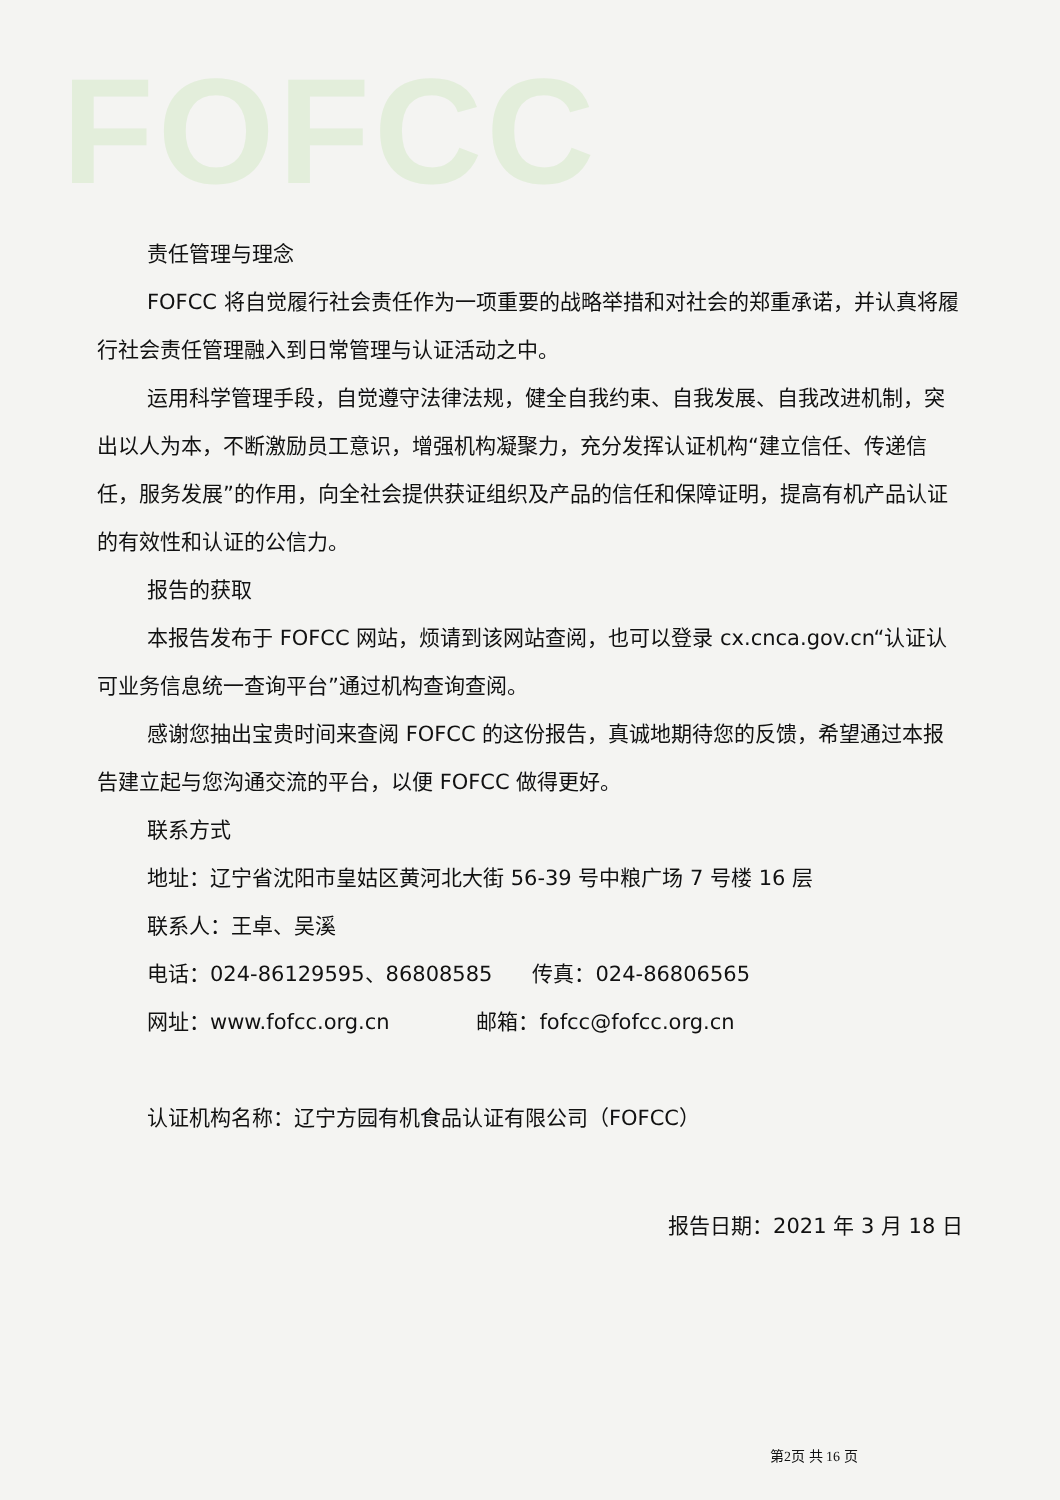FOFCC
责任管理与理念
FOFCC 将自觉履行社会责任作为一项重要的战略举措和对社会的郑重承诺，并认真将履行社会责任管理融入到日常管理与认证活动之中。
运用科学管理手段，自觉遵守法律法规，健全自我约束、自我发展、自我改进机制，突出以人为本，不断激励员工意识，增强机构凝聚力，充分发挥认证机构“建立信任、传递信任，服务发展”的作用，向全社会提供获证组织及产品的信任和保障证明，提高有机产品认证的有效性和认证的公信力。
报告的获取
本报告发布于 FOFCC 网站，烦请到该网站查阅，也可以登录 cx.cnca.gov.cn“认证认可业务信息统一查询平台”通过机构查询查阅。
感谢您抽出宝贵时间来查阅 FOFCC 的这份报告，真诚地期待您的反馈，希望通过本报告建立起与您沟通交流的平台，以便 FOFCC 做得更好。
联系方式
地址：辽宁省沈阳市皇姑区黄河北大街 56-39 号中粮广场 7 号楼 16 层
联系人：王卓、吴溪
电话：024-86129595、86808585 传真：024-86806565
网址：www.fofcc.org.cn 邮箱：fofcc@fofcc.org.cn
认证机构名称：辽宁方园有机食品认证有限公司（FOFCC）
报告日期：2021 年 3 月 18 日
第2页 共 16 页